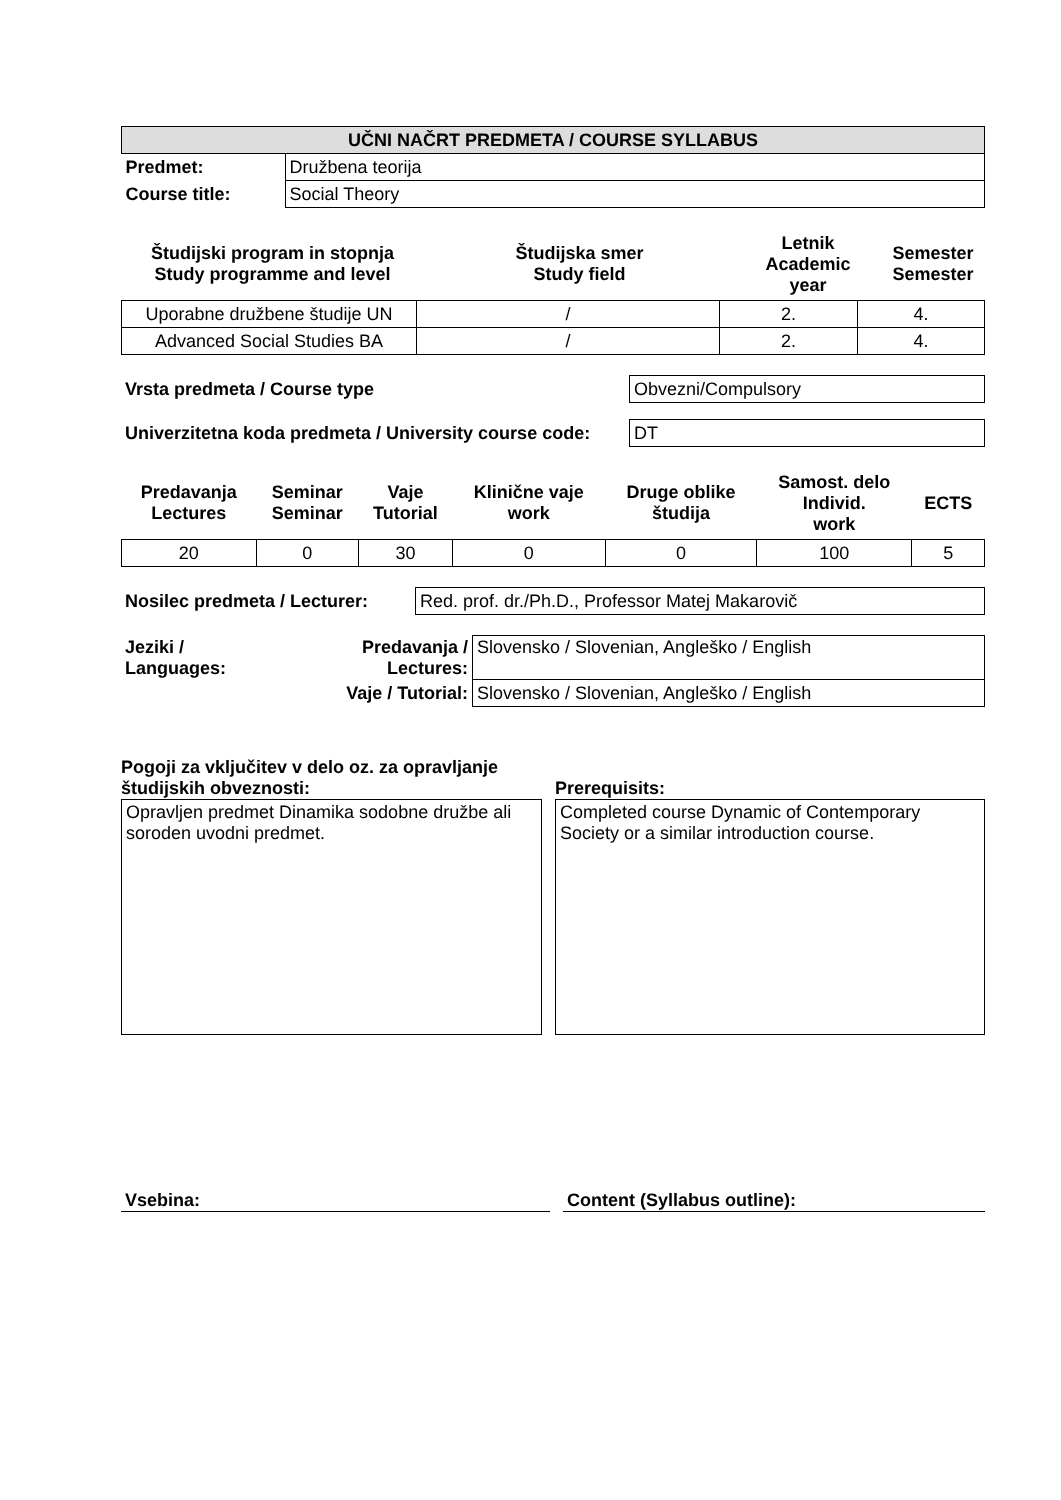| UČNI NAČRT PREDMETA / COURSE SYLLABUS | |
| Predmet: | Družbena teorija |
| Course title: | Social Theory |
| Študijski program in stopnja Study programme and level | Študijska smer Study field | Letnik Academic year | Semester Semester |
| --- | --- | --- | --- |
| Uporabne družbene študije UN | / | 2. | 4. |
| Advanced Social Studies BA | / | 2. | 4. |
| Vrsta predmeta / Course type | Obvezni/Compulsory |
| Univerzitetna koda predmeta / University course code: | DT |
| Predavanja Lectures | Seminar Seminar | Vaje Tutorial | Klinične vaje work | Druge oblike študija | Samost. delo Individ. work | ECTS |
| --- | --- | --- | --- | --- | --- | --- |
| 20 | 0 | 30 | 0 | 0 | 100 | 5 |
| Nosilec predmeta / Lecturer: | Red. prof. dr./Ph.D., Professor Matej Makarovič |
| Jeziki / Languages: | Predavanja / Lectures: | Slovensko / Slovenian, Angleško / English |
| | Vaje / Tutorial: | Slovensko / Slovenian, Angleško / English |
Pogoji za vključitev v delo oz. za opravljanje
študijskih obveznosti:
Opravljen predmet Dinamika sodobne družbe ali soroden uvodni predmet.
Prerequisits:
Completed course Dynamic of Contemporary Society or a similar introduction course.
Vsebina: Content (Syllabus outline):